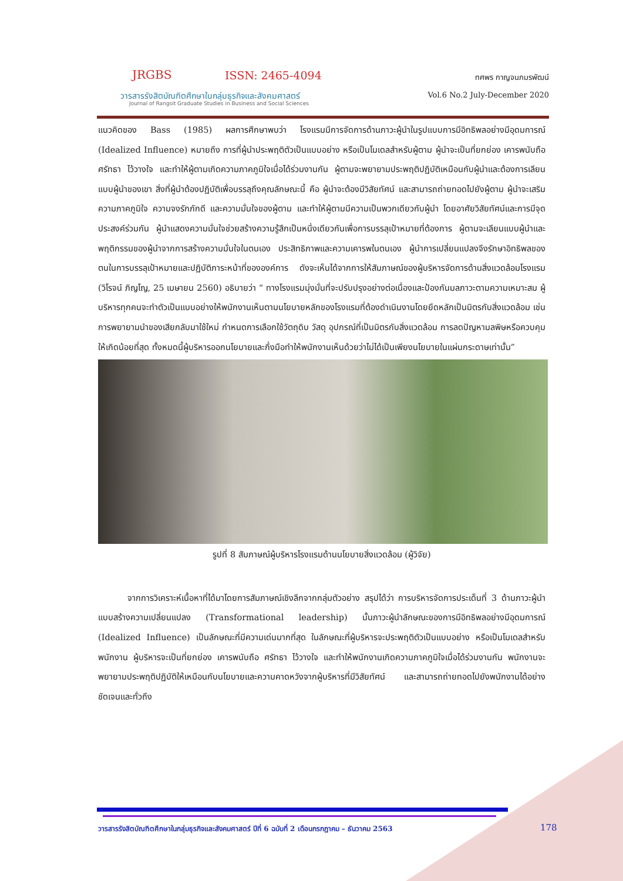JRGBS ISSN: 2465-4094
วารสารรังสิตบัณฑิตศึกษาในกลุ่มธุรกิจและสังคมศาสตร์
Journal of Rangsit Graduate Studies in Business and Social Sciences
ทศพร กาญจนภมรพัฒน์
Vol.6 No.2 July-December 2020
แนวคิดของ Bass (1985) ผลการศึกษาพบว่า โรงแรมมีการจัดการด้านภาวะผู้นำในรูปแบบการมีอิทธิพลอย่างมีอุดมการณ์ (Idealized Influence) หมายถึง การที่ผู้นำประพฤติตัวเป็นแบบอย่าง หรือเป็นโมเดลสำหรับผู้ตาม ผู้นำจะเป็นที่ยกย่อง เคารพนับถือ ศรัทธา ไว้วางใจ และทำให้ผู้ตามเกิดความภาคภูมิใจเมื่อได้ร่วมงานกัน ผู้ตามจะพยายามประพฤติปฏิบัติเหมือนกับผู้นำและต้องการเลียนแบบผู้นำของเขา สิ่งที่ผู้นำต้องปฏิบัติเพื่อบรรลุถึงคุณลักษณะนี้ คือ ผู้นำจะต้องมีวิสัยทัศน์ และสามารถถ่ายทอดไปยังผู้ตาม ผู้นำจะเสริมความภาคภูมิใจ ความจงรักภักดี และความมั่นใจของผู้ตาม และทำให้ผู้ตามมีความเป็นพวกเดียวกับผู้นำ โดยอาศัยวิสัยทัศน์และการมีจุดประสงค์ร่วมกัน ผู้นำแสดงความมั่นใจช่วยสร้างความรู้สึกเป็นหนึ่งเดียวกันเพื่อการบรรลุเป้าหมายที่ต้องการ ผู้ตามจะเลียนแบบผู้นำและพฤติกรรมของผู้นำจากการสร้างความมั่นใจในตนเอง ประสิทธิภาพและความเคารพในตนเอง ผู้นำการเปลี่ยนแปลงจึงรักษาอิทธิพลของตนในการบรรลุเป้าหมายและปฏิบัติภาระหน้าที่ขององค์การ ดังจะเห็นได้จากการให้สัมภาษณ์ของผู้บริหารจัดการด้านสิ่งแวดล้อมโรงแรม (วิโรจน์ ภิญโญ, 25 เมษายน 2560) อธิบายว่า “ ทางโรงแรมมุ่งมั่นที่จะปรับปรุงอย่างต่อเนื่องและป้องกันมลภาวะตามความเหมาะสม ผู้บริหารทุกคนจะทำตัวเป็นแบบอย่างให้พนักงานเห็นตามนโยบายหลักของโรงแรมที่ต้องดำเนินงานโดยยึดหลักเป็นมิตรกับสิ่งแวดล้อม เช่น การพยายามนำของเสียกลับมาใช้ใหม่ กำหนดการเลือกใช้วัตถุดิบ วัสดุ อุปกรณ์ที่เป็นมิตรกับสิ่งแวดล้อม การลดปัญหามลพิษหรือควบคุมให้เกิดน้อยที่สุด ทั้งหมดนี้ผู้บริหารออกนโยบายและกึ่งมือทำให้พนักงานเห็นด้วยว่าไม่ได้เป็นเพียงนโยบายในแผ่นกระดาษเท่านั้น”
รูปที่ 8 สัมภาษณ์ผู้บริหารโรงแรมด้านนโยบายสิ่งแวดล้อม (ผู้วิจัย)
จากการวิเคราะห์เนื้อหาที่ได้มาโดยการสัมภาษณ์เชิงลึกจากกลุ่มตัวอย่าง สรุปได้ว่า การบริหารจัดการประเด็นที่ 3 ด้านภาวะผู้นำแบบสร้างความเปลี่ยนแปลง (Transformational leadership) นั้นภาวะผู้นำลักษณะของการมีอิทธิพลอย่างมีอุดมการณ์ (Idealized Influence) เป็นลักษณะที่มีความเด่นมากที่สุด ในลักษณะที่ผู้บริหารจะประพฤติตัวเป็นแบบอย่าง หรือเป็นโมเดลสำหรับพนักงาน ผู้บริหารจะเป็นที่ยกย่อง เคารพนับถือ ศรัทธา ไว้วางใจ และทำให้พนักงานเกิดความภาคภูมิใจเมื่อได้ร่วมงานกัน พนักงานจะพยายามประพฤติปฏิบัติให้เหมือนกับนโยบายและความคาดหวังจากผู้บริหารที่มีวิสัยทัศน์ และสามารถถ่ายทอดไปยังพนักงานได้อย่างชัดเจนและทั่วถึง
วารสารรังสิตบัณฑิตศึกษาในกลุ่มธุรกิจและสังคมศาสตร์ ปีที่ 6 ฉบับที่ 2 เดือนกรกฎาคม – ธันวาคม 2563
178